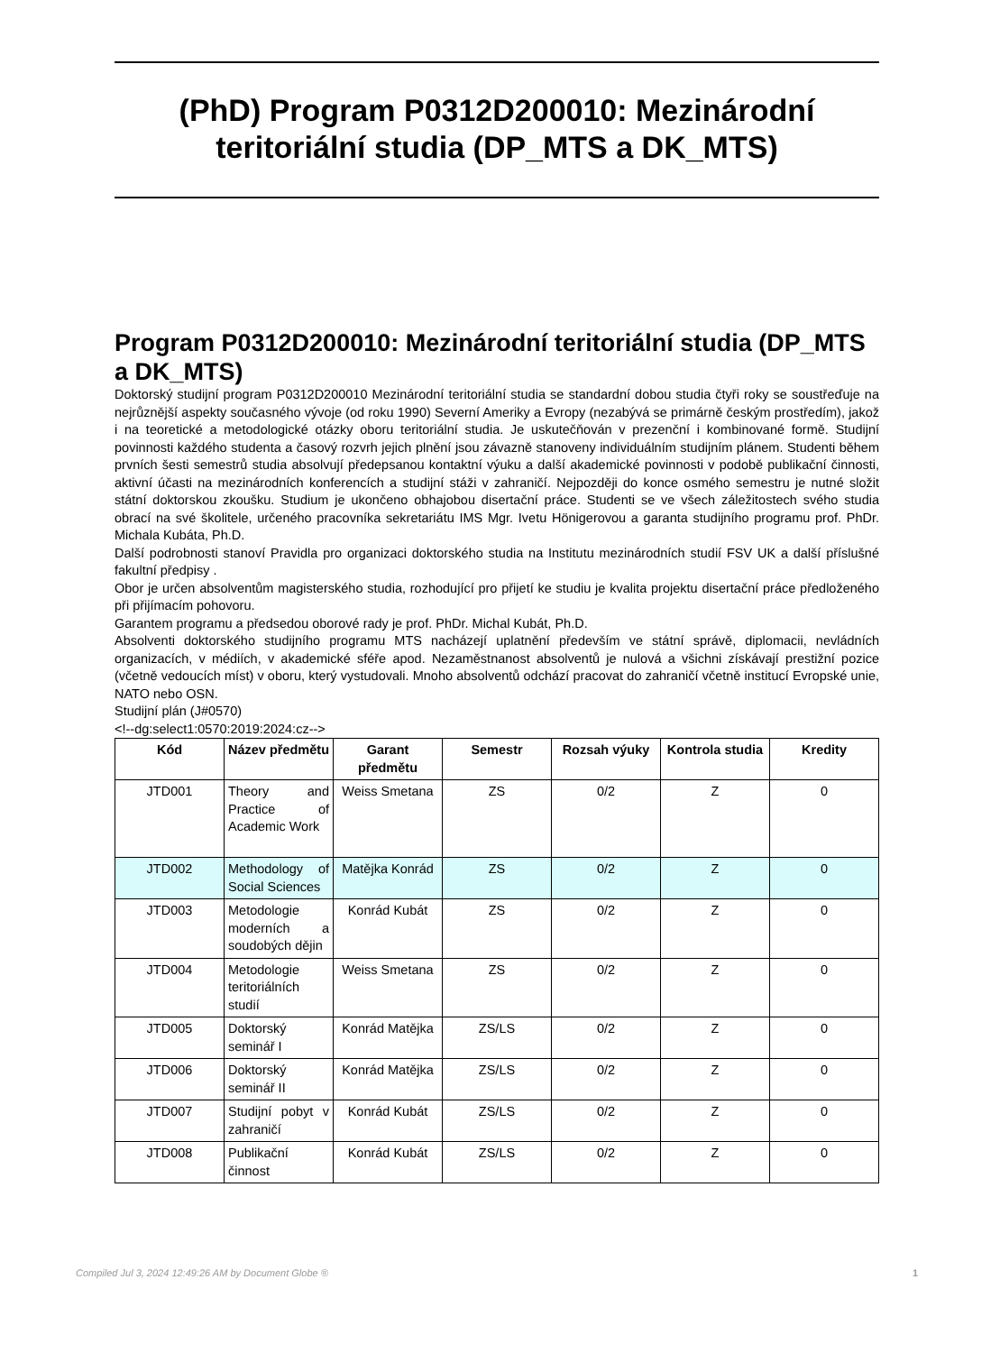(PhD) Program P0312D200010: Mezinárodní teritoriální studia (DP_MTS a DK_MTS)
Program P0312D200010: Mezinárodní teritoriální studia (DP_MTS a DK_MTS)
Doktorský studijní program P0312D200010 Mezinárodní teritoriální studia se standardní dobou studia čtyři roky se soustřeďuje na nejrůznější aspekty současného vývoje (od roku 1990) Severní Ameriky a Evropy (nezabývá se primárně českým prostředím), jakož i na teoretické a metodologické otázky oboru teritoriální studia. Je uskutečňován v prezenční i kombinované formě. Studijní povinnosti každého studenta a časový rozvrh jejich plnění jsou závazně stanoveny individuálním studijním plánem. Studenti během prvních šesti semestrů studia absolvují předepsanou kontaktní výuku a další akademické povinnosti v podobě publikační činnosti, aktivní účasti na mezinárodních konferencích a studijní stáži v zahraničí. Nejpozději do konce osmého semestru je nutné složit státní doktorskou zkoušku. Studium je ukončeno obhajobou disertační práce. Studenti se ve všech záležitostech svého studia obrací na své školitele, určeného pracovníka sekretariátu IMS Mgr. Ivetu Hönigerovou a garanta studijního programu prof. PhDr. Michala Kubáta, Ph.D.
Další podrobnosti stanoví Pravidla pro organizaci doktorského studia na Institutu mezinárodních studií FSV UK a další příslušné fakultní předpisy .
Obor je určen absolventům magisterského studia, rozhodující pro přijetí ke studiu je kvalita projektu disertační práce předloženého při přijímacím pohovoru.
Garantem programu a předsedou oborové rady je prof. PhDr. Michal Kubát, Ph.D.
Absolventi doktorského studijního programu MTS nacházejí uplatnění především ve státní správě, diplomacii, nevládních organizacích, v médiích, v akademické sféře apod. Nezaměstnanost absolventů je nulová a všichni získávají prestižní pozice (včetně vedoucích míst) v oboru, který vystudovali. Mnoho absolventů odchází pracovat do zahraničí včetně institucí Evropské unie, NATO nebo OSN.
Studijní plán (J#0570)
<!--dg:select1:0570:2019:2024:cz-->
| Kód | Název předmětu | Garant předmětu | Semestr | Rozsah výuky | Kontrola studia | Kredity |
| --- | --- | --- | --- | --- | --- | --- |
| JTD001 | Theory and Practice of Academic Work | Weiss Smetana | ZS | 0/2 | Z | 0 |
| JTD002 | Methodology of Social Sciences | Matějka Konrád | ZS | 0/2 | Z | 0 |
| JTD003 | Metodologie moderních a soudobých dějin | Konrád Kubát | ZS | 0/2 | Z | 0 |
| JTD004 | Metodologie teritoriálních studií | Weiss Smetana | ZS | 0/2 | Z | 0 |
| JTD005 | Doktorský seminář I | Konrád Matějka | ZS/LS | 0/2 | Z | 0 |
| JTD006 | Doktorský seminář II | Konrád Matějka | ZS/LS | 0/2 | Z | 0 |
| JTD007 | Studijní pobyt v zahraničí | Konrád Kubát | ZS/LS | 0/2 | Z | 0 |
| JTD008 | Publikační činnost | Konrád Kubát | ZS/LS | 0/2 | Z | 0 |
Compiled Jul 3, 2024 12:49:26 AM by Document Globe ® 1